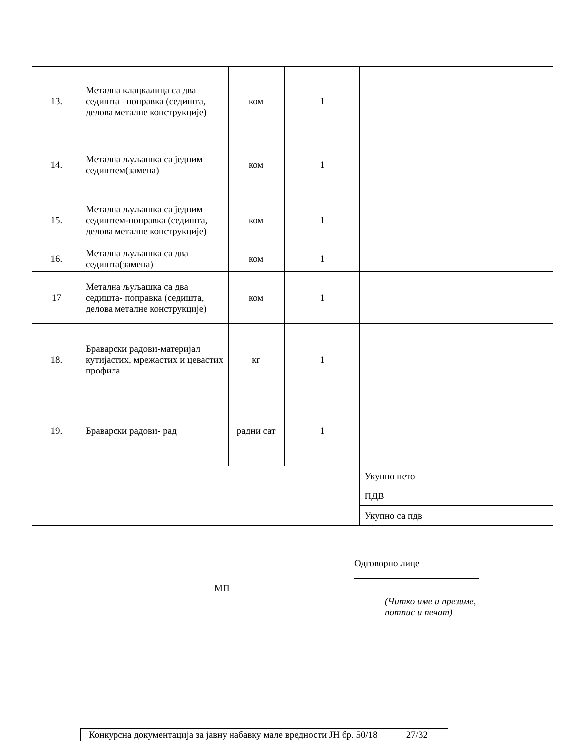| 13. | Метална клацкалица са два седишта –поправка (седишта, делова металне конструкције) | ком | 1 | | |
| 14. | Метална љуљашка са једним седиштем(замена) | ком | 1 | | |
| 15. | Метална љуљашка са једним седиштем-поправка (седишта, делова металне конструкције) | ком | 1 | | |
| 16. | Метална љуљашка са два седишта(замена) | ком | 1 | | |
| 17 | Метална љуљашка са два седишта- поправка (седишта, делова металне конструкције) | ком | 1 | | |
| 18. | Браварски радови-материјал кутијастих, мрежастих и цевастих профила | кг | 1 | | |
| 19. | Браварски радови- рад | радни сат | 1 | | |
| | | | | Укупно нето | |
| | | | | ПДВ | |
| | | | | Укупно са пдв | |
Одговорно лице
МП
(Читко име и презиме,
потпис и печат)
| Конкурсна документација за јавну набавку мале вредности ЈН бр. 50/18 | 27/32 |